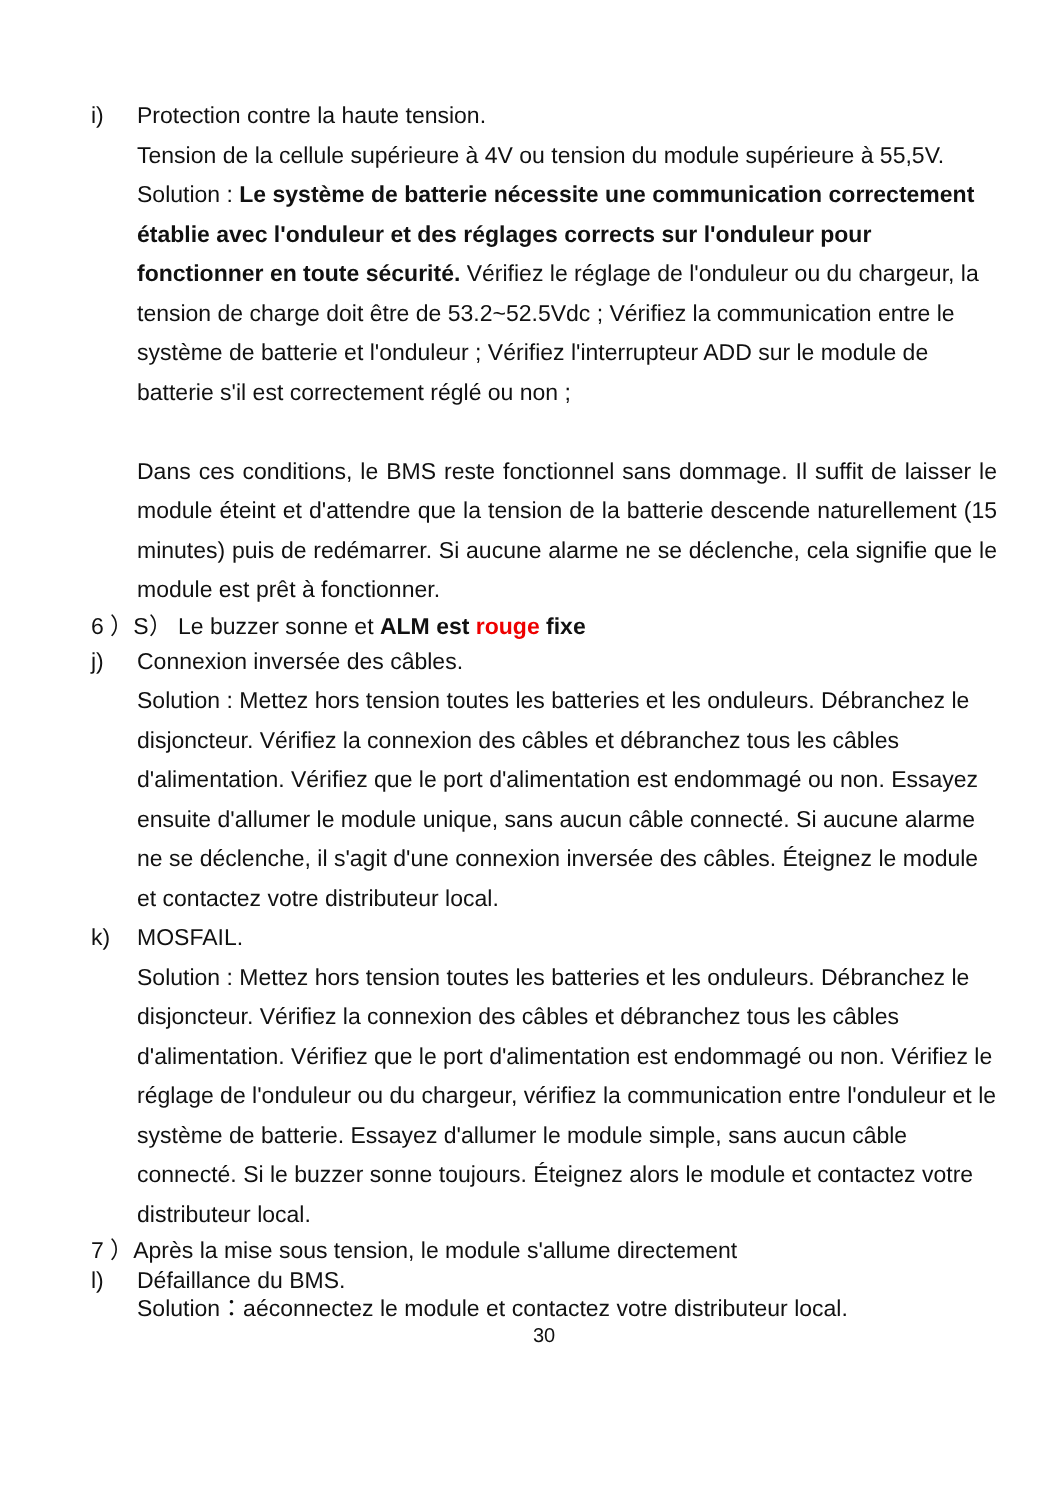i) Protection contre la haute tension.
Tension de la cellule supérieure à 4V ou tension du module supérieure à 55,5V. Solution : Le système de batterie nécessite une communication correctement établie avec l'onduleur et des réglages corrects sur l'onduleur pour fonctionner en toute sécurité. Vérifiez le réglage de l'onduleur ou du chargeur, la tension de charge doit être de 53.2~52.5Vdc ; Vérifiez la communication entre le système de batterie et l'onduleur ; Vérifiez l'interrupteur ADD sur le module de batterie s'il est correctement réglé ou non ;
Dans ces conditions, le BMS reste fonctionnel sans dommage. Il suffit de laisser le module éteint et d'attendre que la tension de la batterie descende naturellement (15 minutes) puis de redémarrer. Si aucune alarme ne se déclenche, cela signifie que le module est prêt à fonctionner.
6 ）S） Le buzzer sonne et ALM est rouge fixe
j) Connexion inversée des câbles.
Solution : Mettez hors tension toutes les batteries et les onduleurs. Débranchez le disjoncteur. Vérifiez la connexion des câbles et débranchez tous les câbles d'alimentation. Vérifiez que le port d'alimentation est endommagé ou non. Essayez ensuite d'allumer le module unique, sans aucun câble connecté. Si aucune alarme ne se déclenche, il s'agit d'une connexion inversée des câbles. Éteignez le module et contactez votre distributeur local.
k) MOSFAIL.
Solution : Mettez hors tension toutes les batteries et les onduleurs. Débranchez le disjoncteur. Vérifiez la connexion des câbles et débranchez tous les câbles d'alimentation. Vérifiez que le port d'alimentation est endommagé ou non. Vérifiez le réglage de l'onduleur ou du chargeur, vérifiez la communication entre l'onduleur et le système de batterie. Essayez d'allumer le module simple, sans aucun câble connecté. Si le buzzer sonne toujours. Éteignez alors le module et contactez votre distributeur local.
7 ）Après la mise sous tension, le module s'allume directement
l) Défaillance du BMS.
Solution：aéconnectez le module et contactez votre distributeur local.
30